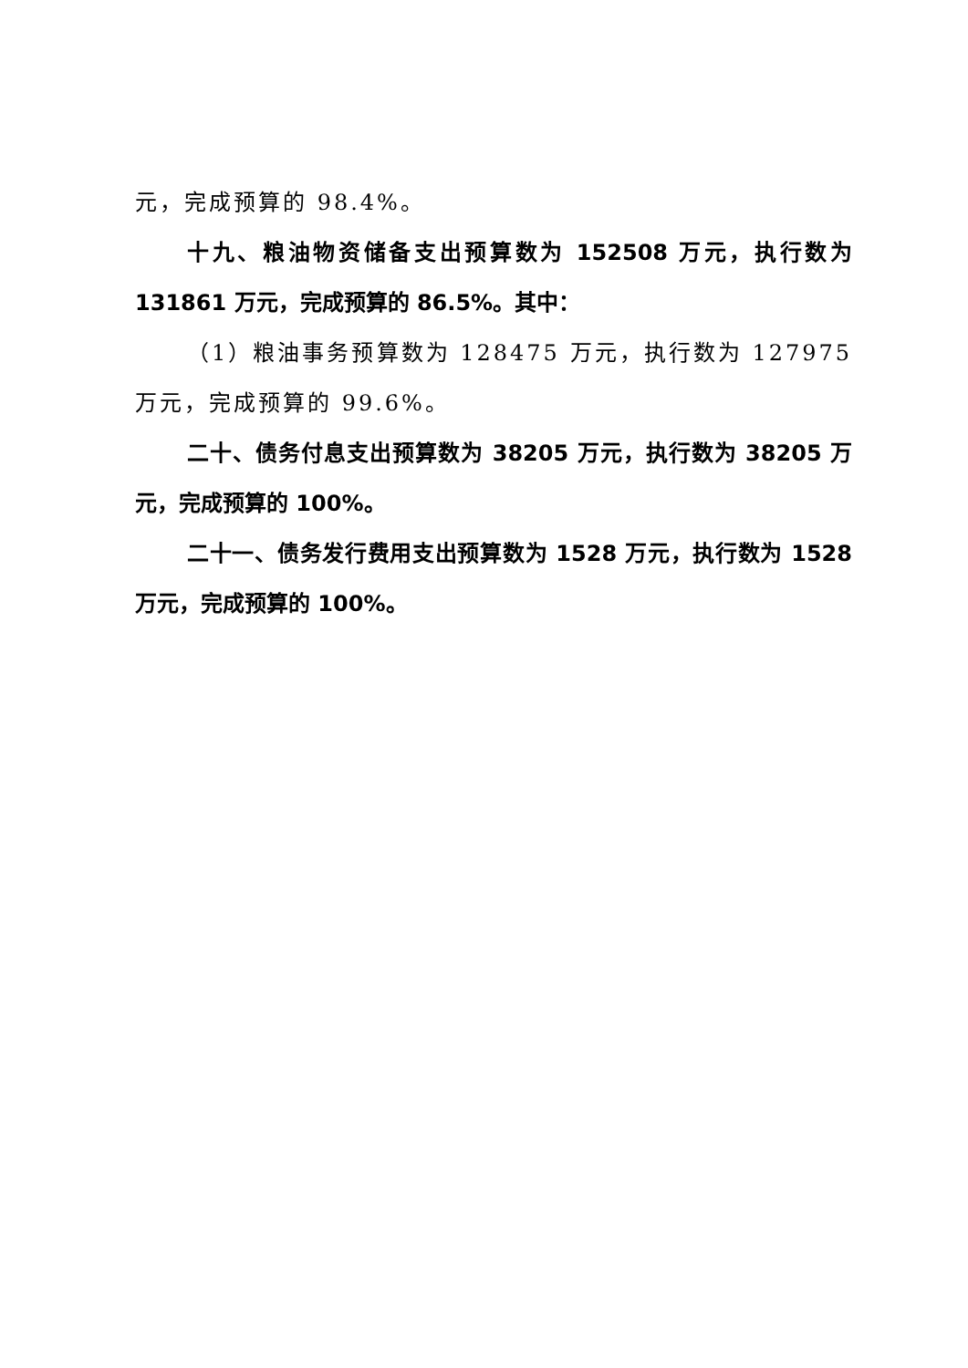元，完成预算的 98.4%。
十九、粮油物资储备支出预算数为 152508 万元，执行数为 131861 万元，完成预算的 86.5%。其中：
（1）粮油事务预算数为 128475 万元，执行数为 127975 万元，完成预算的 99.6%。
二十、债务付息支出预算数为 38205 万元，执行数为 38205 万元，完成预算的 100%。
二十一、债务发行费用支出预算数为 1528 万元，执行数为 1528 万元，完成预算的 100%。